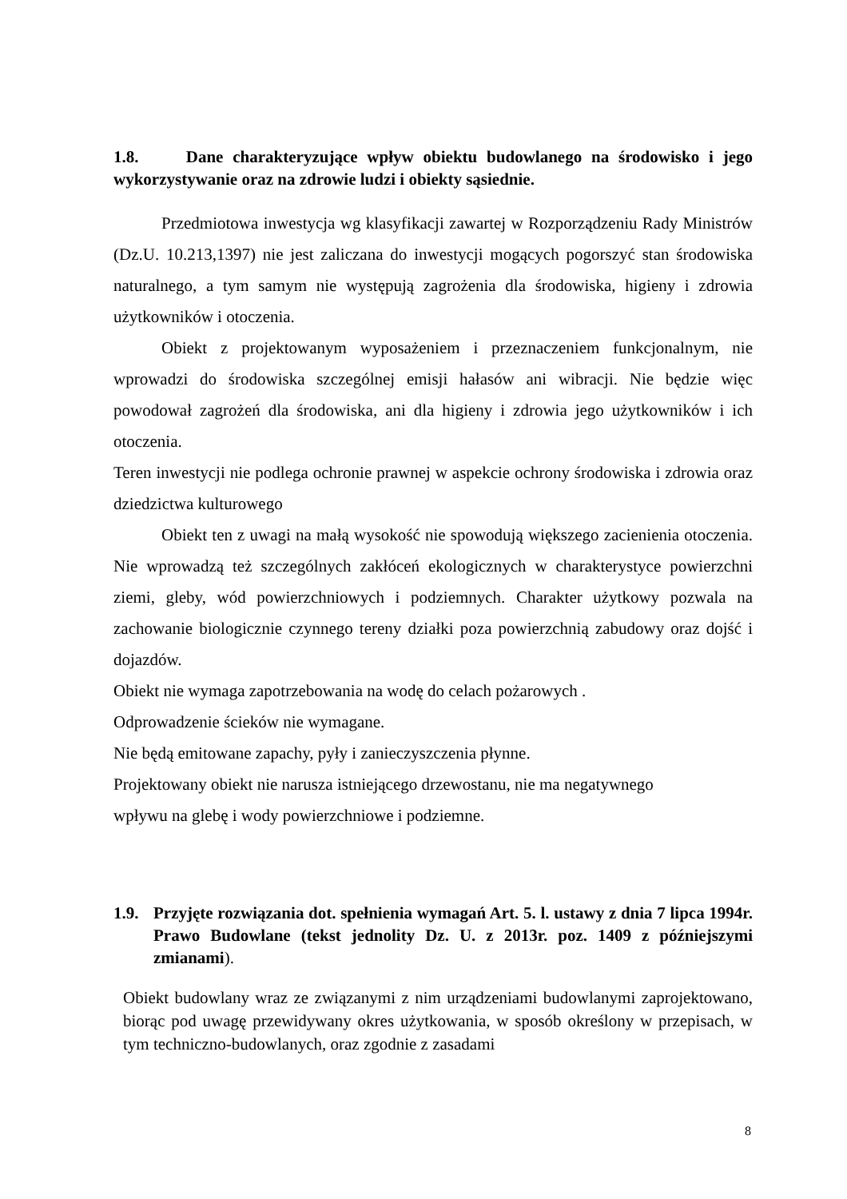1.8. Dane charakteryzujące wpływ obiektu budowlanego na środowisko i jego wykorzystywanie oraz na zdrowie ludzi i obiekty sąsiednie.
Przedmiotowa inwestycja wg klasyfikacji zawartej w Rozporządzeniu Rady Ministrów (Dz.U. 10.213,1397) nie jest zaliczana do inwestycji mogących pogorszyć stan środowiska naturalnego, a tym samym nie występują zagrożenia dla środowiska, higieny i zdrowia użytkowników i otoczenia.
Obiekt z projektowanym wyposażeniem i przeznaczeniem funkcjonalnym, nie wprowadzi do środowiska szczególnej emisji hałasów ani wibracji. Nie będzie więc powodował zagrożeń dla środowiska, ani dla higieny i zdrowia jego użytkowników i ich otoczenia.
Teren inwestycji nie podlega ochronie prawnej w aspekcie ochrony środowiska i zdrowia oraz dziedzictwa kulturowego
Obiekt ten z uwagi na małą wysokość nie spowodują większego zacienienia otoczenia. Nie wprowadzą też szczególnych zakłóceń ekologicznych w charakterystyce powierzchni ziemi, gleby, wód powierzchniowych i podziemnych. Charakter użytkowy pozwala na zachowanie biologicznie czynnego tereny działki poza powierzchnią zabudowy oraz dojść i dojazdów.
Obiekt nie wymaga zapotrzebowania na wodę do celach pożarowych .
Odprowadzenie ścieków nie wymagane.
Nie będą emitowane zapachy, pyły i zanieczyszczenia płynne.
Projektowany obiekt nie narusza istniejącego drzewostanu, nie ma negatywnego
wpływu na glebę i wody powierzchniowe i podziemne.
1.9. Przyjęte rozwiązania dot. spełnienia wymagań Art. 5. l. ustawy z dnia 7 lipca 1994r. Prawo Budowlane (tekst jednolity Dz. U. z 2013r. poz. 1409 z późniejszymi zmianami).
Obiekt budowlany wraz ze związanymi z nim urządzeniami budowlanymi zaprojektowano, biorąc pod uwagę przewidywany okres użytkowania, w sposób określony w przepisach, w tym techniczno-budowlanych, oraz zgodnie z zasadami
8